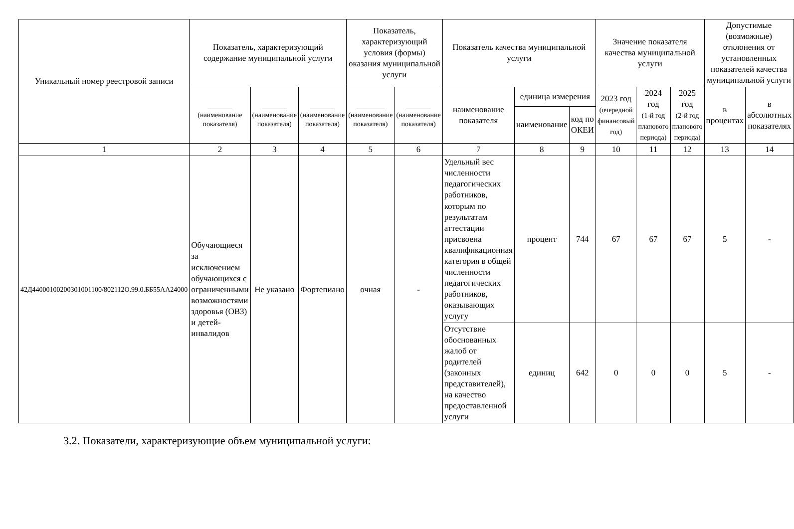| Уникальный номер реестровой записи | Показатель, характеризующий содержание муниципальной услуги | | | Показатель, характеризующий условия (формы) оказания муниципальной услуги | | Показатель качества муниципальной услуги | | | Значение показателя качества муниципальной услуги | | | Допустимые (возможные) отклонения от установленных показателей качества муниципальной услуги | |
| --- | --- | --- | --- | --- | --- | --- | --- | --- | --- | --- | --- | --- | --- |
| | _______ (наименование показателя) | _______ (наименование показателя) | _______ (наименование показателя) | ________ (наименование показателя) | _______ (наименование показателя) | наименование показателя | единица измерения | | 2023 год (очередной финансовый год) | 2024 год (1-й год планового периода) | 2025 год (2-й год планового периода) | в процентах | в абсолютных показателях |
| | | | | | | | наименование | код по ОКЕИ | | | | | |
| 1 | 2 | 3 | 4 | 5 | 6 | 7 | 8 | 9 | 10 | 11 | 12 | 13 | 14 |
| 42Д44000100200301001100/802112О.99.0.ББ55АА24000 | Обучающиеся за исключением обучающихся с ограниченными возможностями здоровья (ОВЗ) и детей-инвалидов | Не указано | Фортепиано | очная | - | Удельный вес численности педагогических работников, которым по результатам аттестации присвоена квалификационная категория в общей численности педагогических работников, оказывающих услугу | процент | 744 | 67 | 67 | 67 | 5 | - |
| | | | | | | Отсутствие обоснованных жалоб от родителей (законных представителей), на качество предоставленной услуги | единиц | 642 | 0 | 0 | 0 | 5 | - |
3.2. Показатели, характеризующие объем муниципальной услуги: